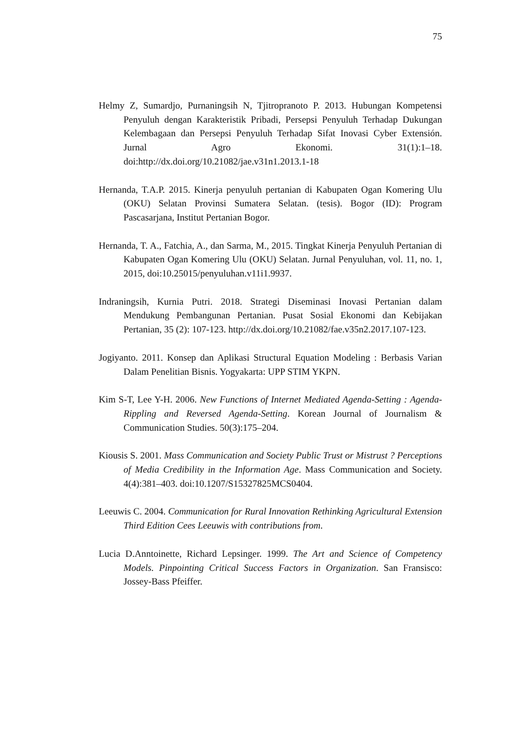75
Helmy Z, Sumardjo, Purnaningsih N, Tjitropranoto P. 2013. Hubungan Kompetensi Penyuluh dengan Karakteristik Pribadi, Persepsi Penyuluh Terhadap Dukungan Kelembagaan dan Persepsi Penyuluh Terhadap Sifat Inovasi Cyber Extensión. Jurnal Agro Ekonomi. 31(1):1–18. doi:http://dx.doi.org/10.21082/jae.v31n1.2013.1-18
Hernanda, T.A.P. 2015. Kinerja penyuluh pertanian di Kabupaten Ogan Komering Ulu (OKU) Selatan Provinsi Sumatera Selatan. (tesis). Bogor (ID): Program Pascasarjana, Institut Pertanian Bogor.
Hernanda, T. A., Fatchia, A., dan Sarma, M., 2015. Tingkat Kinerja Penyuluh Pertanian di Kabupaten Ogan Komering Ulu (OKU) Selatan. Jurnal Penyuluhan, vol. 11, no. 1, 2015, doi:10.25015/penyuluhan.v11i1.9937.
Indraningsih, Kurnia Putri. 2018. Strategi Diseminasi Inovasi Pertanian dalam Mendukung Pembangunan Pertanian. Pusat Sosial Ekonomi dan Kebijakan Pertanian, 35 (2): 107-123. http://dx.doi.org/10.21082/fae.v35n2.2017.107-123.
Jogiyanto. 2011. Konsep dan Aplikasi Structural Equation Modeling : Berbasis Varian Dalam Penelitian Bisnis. Yogyakarta: UPP STIM YKPN.
Kim S-T, Lee Y-H. 2006. New Functions of Internet Mediated Agenda-Setting : Agenda-Rippling and Reversed Agenda-Setting. Korean Journal of Journalism & Communication Studies. 50(3):175–204.
Kiousis S. 2001. Mass Communication and Society Public Trust or Mistrust ? Perceptions of Media Credibility in the Information Age. Mass Communication and Society. 4(4):381–403. doi:10.1207/S15327825MCS0404.
Leeuwis C. 2004. Communication for Rural Innovation Rethinking Agricultural Extension Third Edition Cees Leeuwis with contributions from.
Lucia D.Anntoinette, Richard Lepsinger. 1999. The Art and Science of Competency Models. Pinpointing Critical Success Factors in Organization. San Fransisco: Jossey-Bass Pfeiffer.